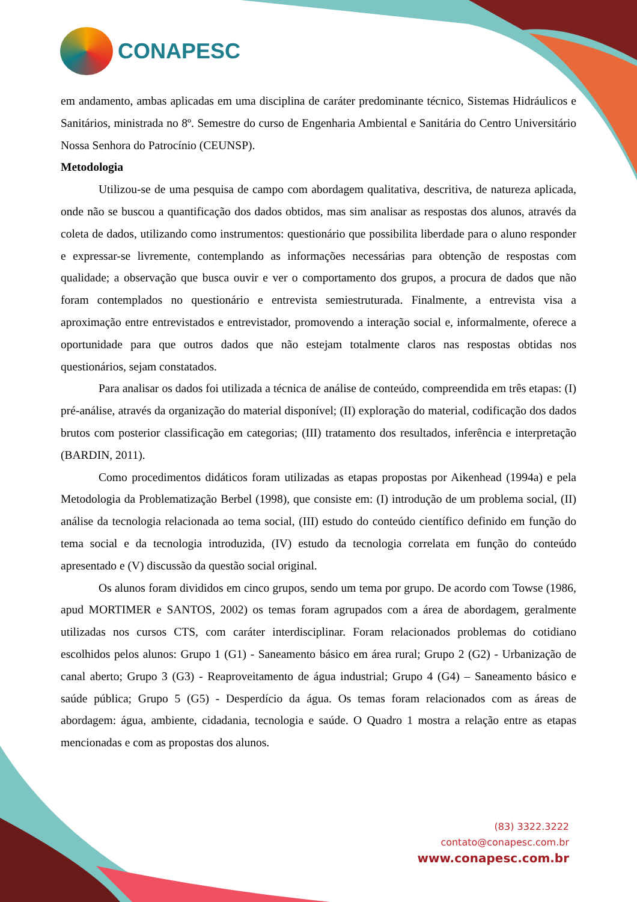CONAPESC
em andamento, ambas aplicadas em uma disciplina de caráter predominante técnico, Sistemas Hidráulicos e Sanitários, ministrada no 8º. Semestre do curso de Engenharia Ambiental e Sanitária do Centro Universitário Nossa Senhora do Patrocínio (CEUNSP).
Metodologia
Utilizou-se de uma pesquisa de campo com abordagem qualitativa, descritiva, de natureza aplicada, onde não se buscou a quantificação dos dados obtidos, mas sim analisar as respostas dos alunos, através da coleta de dados, utilizando como instrumentos: questionário que possibilita liberdade para o aluno responder e expressar-se livremente, contemplando as informações necessárias para obtenção de respostas com qualidade; a observação que busca ouvir e ver o comportamento dos grupos, a procura de dados que não foram contemplados no questionário e entrevista semiestruturada. Finalmente, a entrevista visa a aproximação entre entrevistados e entrevistador, promovendo a interação social e, informalmente, oferece a oportunidade para que outros dados que não estejam totalmente claros nas respostas obtidas nos questionários, sejam constatados.
Para analisar os dados foi utilizada a técnica de análise de conteúdo, compreendida em três etapas: (I) pré-análise, através da organização do material disponível; (II) exploração do material, codificação dos dados brutos com posterior classificação em categorias; (III) tratamento dos resultados, inferência e interpretação (BARDIN, 2011).
Como procedimentos didáticos foram utilizadas as etapas propostas por Aikenhead (1994a) e pela Metodologia da Problematização Berbel (1998), que consiste em: (I) introdução de um problema social, (II) análise da tecnologia relacionada ao tema social, (III) estudo do conteúdo científico definido em função do tema social e da tecnologia introduzida, (IV) estudo da tecnologia correlata em função do conteúdo apresentado e (V) discussão da questão social original.
Os alunos foram divididos em cinco grupos, sendo um tema por grupo. De acordo com Towse (1986, apud MORTIMER e SANTOS, 2002) os temas foram agrupados com a área de abordagem, geralmente utilizadas nos cursos CTS, com caráter interdisciplinar. Foram relacionados problemas do cotidiano escolhidos pelos alunos: Grupo 1 (G1) - Saneamento básico em área rural; Grupo 2 (G2) - Urbanização de canal aberto; Grupo 3 (G3) - Reaproveitamento de água industrial; Grupo 4 (G4) – Saneamento básico e saúde pública; Grupo 5 (G5) - Desperdício da água. Os temas foram relacionados com as áreas de abordagem: água, ambiente, cidadania, tecnologia e saúde. O Quadro 1 mostra a relação entre as etapas mencionadas e com as propostas dos alunos.
(83) 3322.3222
contato@conapesc.com.br
www.conapesc.com.br